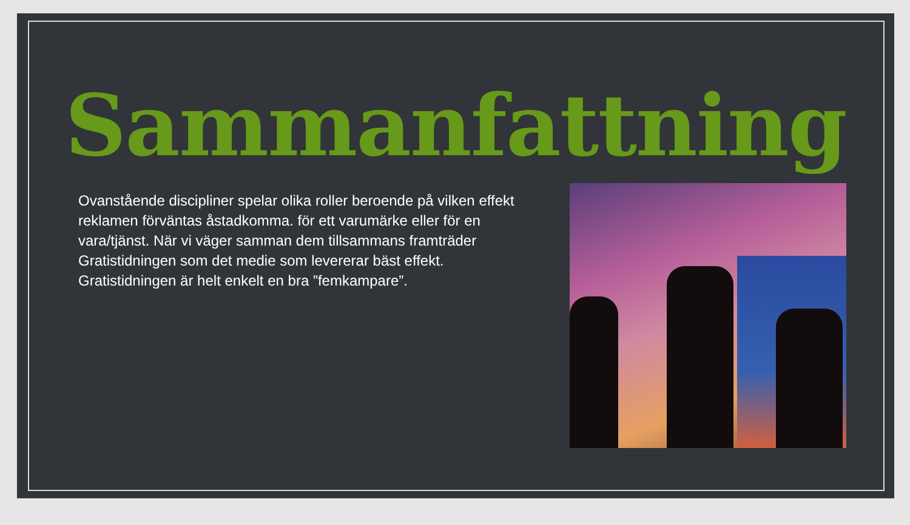Sammanfattning
Ovanstående discipliner spelar olika roller beroende på vilken effekt reklamen förväntas åstadkomma. för ett varumärke eller för en vara/tjänst. När vi väger samman dem tillsammans framträder Gratistidningen som det medie som levererar bäst effekt. Gratistidningen är helt enkelt en bra ”femkampare”.